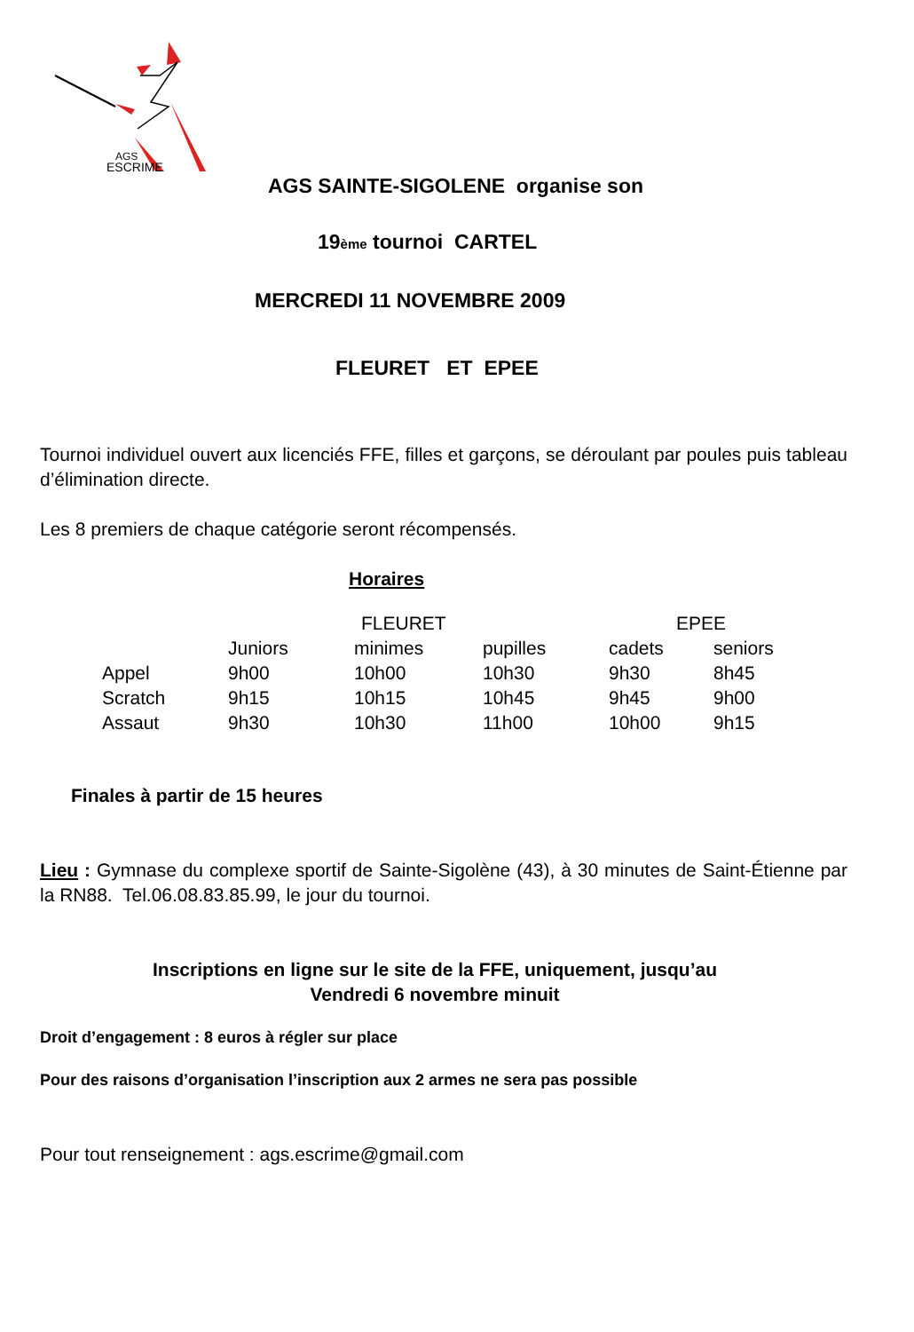AGS
ESCRIME
AGS SAINTE-SIGOLENE organise son
19ème tournoi CARTEL
MERCREDI 11 NOVEMBRE 2009
FLEURET ET EPEE
Tournoi individuel ouvert aux licenciés FFE, filles et garçons, se déroulant par poules puis tableau d’élimination directe.
Les 8 premiers de chaque catégorie seront récompensés.
Horaires
| | | FLEURET | | EPEE | |
| --- | --- | --- | --- | --- | --- |
| | Juniors | minimes | pupilles | cadets | seniors |
| Appel | 9h00 | 10h00 | 10h30 | 9h30 | 8h45 |
| Scratch | 9h15 | 10h15 | 10h45 | 9h45 | 9h00 |
| Assaut | 9h30 | 10h30 | 11h00 | 10h00 | 9h15 |
Finales à partir de 15 heures
Lieu : Gymnase du complexe sportif de Sainte-Sigolène (43), à 30 minutes de Saint-Étienne par la RN88. Tel.06.08.83.85.99, le jour du tournoi.
Inscriptions en ligne sur le site de la FFE, uniquement, jusqu’au
Vendredi 6 novembre minuit
Droit d’engagement : 8 euros à régler sur place
Pour des raisons d’organisation l’inscription aux 2 armes ne sera pas possible
Pour tout renseignement : ags.escrime@gmail.com